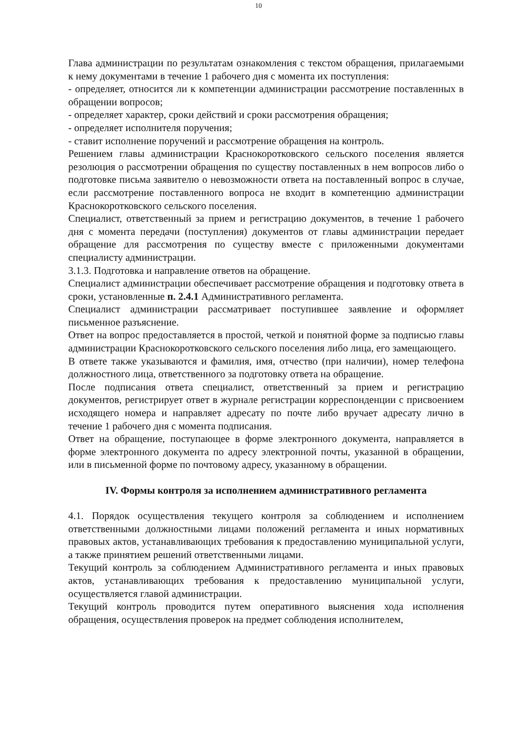10
Глава администрации по результатам ознакомления с текстом обращения, прилагаемыми к нему документами в течение 1 рабочего дня с момента их поступления:
- определяет, относится ли к компетенции администрации рассмотрение поставленных в обращении вопросов;
- определяет характер, сроки действий и сроки рассмотрения обращения;
- определяет исполнителя поручения;
- ставит исполнение поручений и рассмотрение обращения на контроль.
Решением главы администрации Краснокоротковского сельского поселения является резолюция о рассмотрении обращения по существу поставленных в нем вопросов либо о подготовке письма заявителю о невозможности ответа на поставленный вопрос в случае, если рассмотрение поставленного вопроса не входит в компетенцию администрации Краснокоротковского сельского поселения.
Специалист, ответственный за прием и регистрацию документов, в течение 1 рабочего дня с момента передачи (поступления) документов от главы администрации передает обращение для рассмотрения по существу вместе с приложенными документами специалисту администрации.
3.1.3. Подготовка и направление ответов на обращение.
Специалист администрации обеспечивает рассмотрение обращения и подготовку ответа в сроки, установленные п. 2.4.1 Административного регламента.
Специалист администрации рассматривает поступившее заявление и оформляет письменное разъяснение.
Ответ на вопрос предоставляется в простой, четкой и понятной форме за подписью главы администрации Краснокоротковского сельского поселения либо лица, его замещающего.
В ответе также указываются и фамилия, имя, отчество (при наличии), номер телефона должностного лица, ответственного за подготовку ответа на обращение.
После подписания ответа специалист, ответственный за прием и регистрацию документов, регистрирует ответ в журнале регистрации корреспонденции с присвоением исходящего номера и направляет адресату по почте либо вручает адресату лично в течение 1 рабочего дня с момента подписания.
Ответ на обращение, поступающее в форме электронного документа, направляется в форме электронного документа по адресу электронной почты, указанной в обращении, или в письменной форме по почтовому адресу, указанному в обращении.
IV. Формы контроля за исполнением административного регламента
4.1. Порядок осуществления текущего контроля за соблюдением и исполнением ответственными должностными лицами положений регламента и иных нормативных правовых актов, устанавливающих требования к предоставлению муниципальной услуги, а также принятием решений ответственными лицами.
Текущий контроль за соблюдением Административного регламента и иных правовых актов, устанавливающих требования к предоставлению муниципальной услуги, осуществляется главой администрации.
Текущий контроль проводится путем оперативного выяснения хода исполнения обращения, осуществления проверок на предмет соблюдения исполнителем,